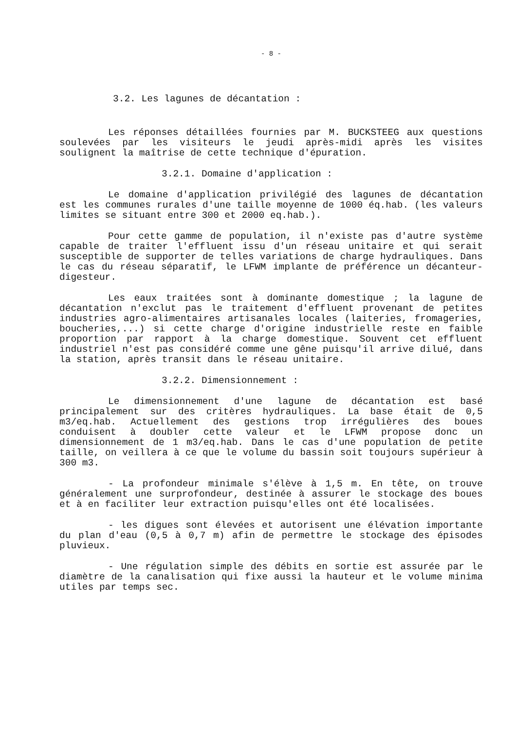- 8 -
3.2. Les lagunes de décantation :
Les réponses détaillées fournies par M. BUCKSTEEG aux questions soulevées par les visiteurs le jeudi après-midi après les visites soulignent la maîtrise de cette technique d'épuration.
3.2.1. Domaine d'application :
Le domaine d'application privilégié des lagunes de décantation est les communes rurales d'une taille moyenne de 1000 éq.hab. (les valeurs limites se situant entre 300 et 2000 eq.hab.).
Pour cette gamme de population, il n'existe pas d'autre système capable de traiter l'effluent issu d'un réseau unitaire et qui serait susceptible de supporter de telles variations de charge hydrauliques. Dans le cas du réseau séparatif, le LFWM implante de préférence un décanteur- digesteur.
Les eaux traitées sont à dominante domestique ; la lagune de décantation n'exclut pas le traitement d'effluent provenant de petites industries agro-alimentaires artisanales locales (laiteries, fromageries, boucheries,...) si cette charge d'origine industrielle reste en faible proportion par rapport à la charge domestique. Souvent cet effluent industriel n'est pas considéré comme une gêne puisqu'il arrive dilué, dans la station, après transit dans le réseau unitaire.
3.2.2. Dimensionnement :
Le dimensionnement d'une lagune de décantation est basé principalement sur des critères hydrauliques. La base était de 0,5 m3/eq.hab. Actuellement des gestions trop irrégulières des boues conduisent à doubler cette valeur et le LFWM propose donc un dimensionnement de 1 m3/eq.hab. Dans le cas d'une population de petite taille, on veillera à ce que le volume du bassin soit toujours supérieur à 300 m3.
- La profondeur minimale s'élève à 1,5 m. En tête, on trouve généralement une surprofondeur, destinée à assurer le stockage des boues et à en faciliter leur extraction puisqu'elles ont été localisées.
- les digues sont élevées et autorisent une élévation importante du plan d'eau (0,5 à 0,7 m) afin de permettre le stockage des épisodes pluvieux.
- Une régulation simple des débits en sortie est assurée par le diamètre de la canalisation qui fixe aussi la hauteur et le volume minima utiles par temps sec.